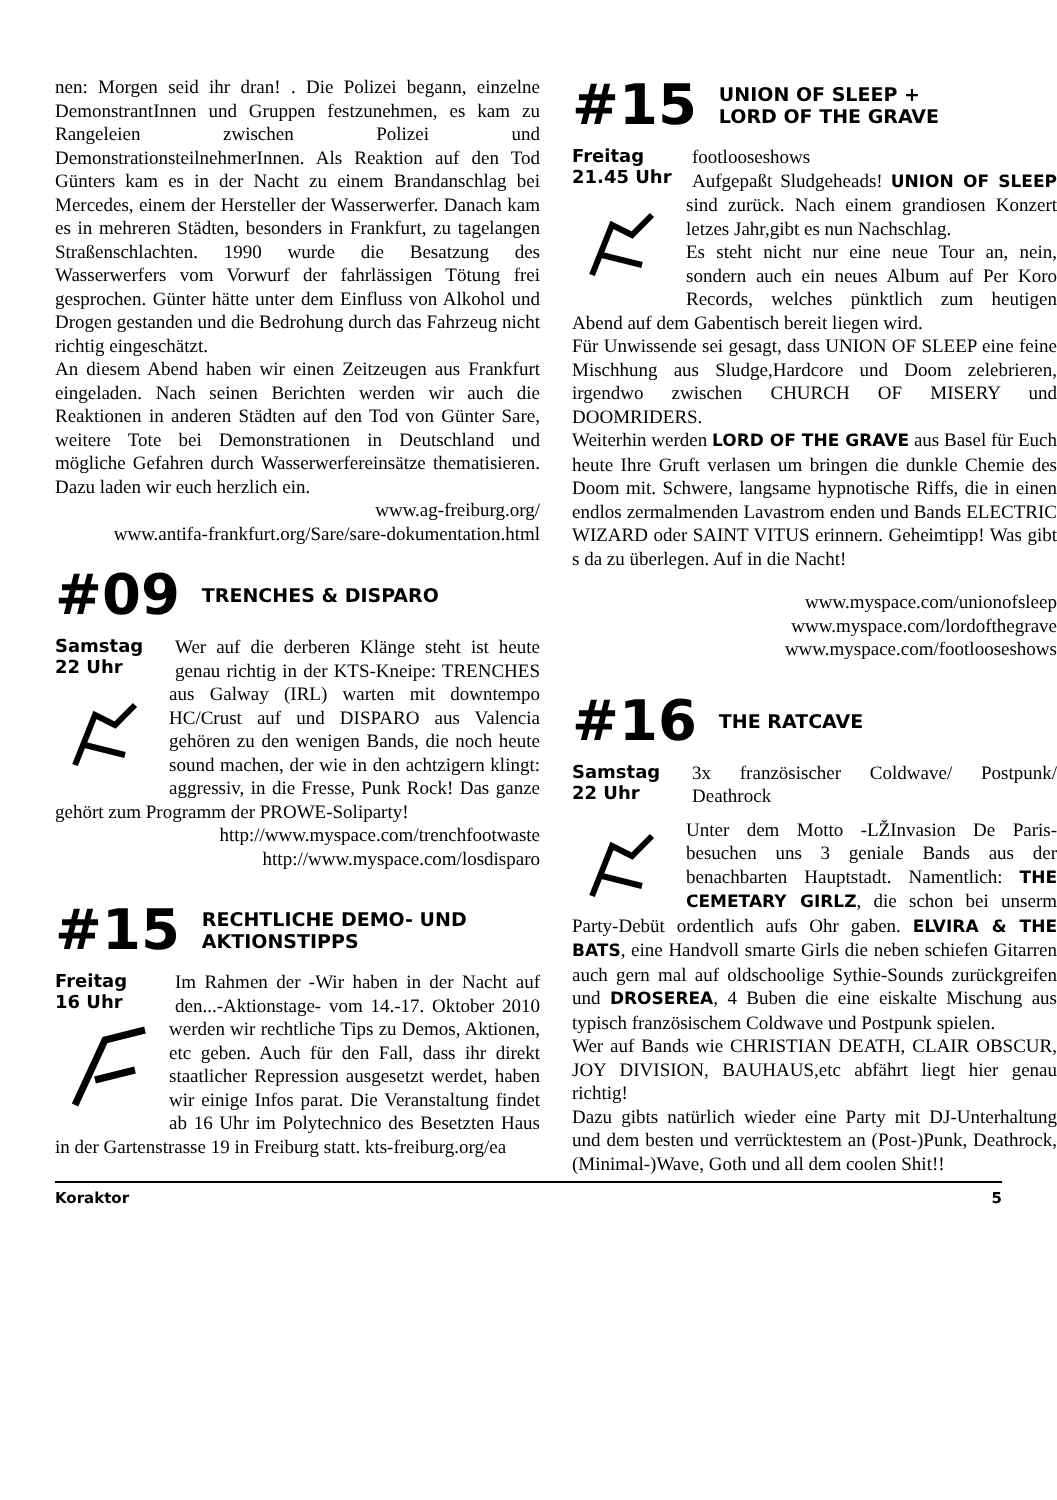nen: Morgen seid ihr dran! . Die Polizei begann, einzelne DemonstrantInnen und Gruppen festzunehmen, es kam zu Rangeleien zwischen Polizei und DemonstrationsteilnehmerInnen. Als Reaktion auf den Tod Günters kam es in der Nacht zu einem Brandanschlag bei Mercedes, einem der Hersteller der Wasserwerfer. Danach kam es in mehreren Städten, besonders in Frankfurt, zu tagelangen Straßenschlachten. 1990 wurde die Besatzung des Wasserwerfers vom Vorwurf der fahrlässigen Tötung frei gesprochen. Günter hätte unter dem Einfluss von Alkohol und Drogen gestanden und die Bedrohung durch das Fahrzeug nicht richtig eingeschätzt.
An diesem Abend haben wir einen Zeitzeugen aus Frankfurt eingeladen. Nach seinen Berichten werden wir auch die Reaktionen in anderen Städten auf den Tod von Günter Sare, weitere Tote bei Demonstrationen in Deutschland und mögliche Gefahren durch Wasserwerfereinsätze thematisieren. Dazu laden wir euch herzlich ein.
www.ag-freiburg.org/
www.antifa-frankfurt.org/Sare/sare-dokumentation.html
#09 TRENCHES & DISPARO
Samstag
22 Uhr
Wer auf die derberen Klänge steht ist heute genau richtig in der KTS-Kneipe: TRENCHES aus Galway (IRL) warten mit downtempo HC/Crust auf und DISPARO aus Valencia gehören zu den wenigen Bands, die noch heute sound machen, der wie in den achtzigern klingt: aggressiv, in die Fresse, Punk Rock! Das ganze gehört zum Programm der PROWE-Soliparty!
http://www.myspace.com/trenchfootwaste
http://www.myspace.com/losdisparo
#15 RECHTLICHE DEMO- UND
AKTIONSTIPPS
Freitag
16 Uhr
Im Rahmen der -Wir haben in der Nacht auf den...-Aktionstage- vom 14.-17. Oktober 2010 werden wir rechtliche Tips zu Demos, Aktionen, etc geben. Auch für den Fall, dass ihr direkt staatlicher Repression ausgesetzt werdet, haben wir einige Infos parat. Die Veranstaltung findet ab 16 Uhr im Polytechnico des Besetzten Haus in der Gartenstrasse 19 in Freiburg statt. kts-freiburg.org/ea
#15 UNION OF SLEEP +
LORD OF THE GRAVE
Freitag
21.45 Uhr
footlooseshows
Aufgepaßt Sludgeheads! UNION OF SLEEP sind zurück. Nach einem grandiosen Konzert letzes Jahr,gibt es nun Nachschlag.
Es steht nicht nur eine neue Tour an, nein, sondern auch ein neues Album auf Per Koro Records, welches pünktlich zum heutigen Abend auf dem Gabentisch bereit liegen wird.
Für Unwissende sei gesagt, dass UNION OF SLEEP eine feine Mischhung aus Sludge,Hardcore und Doom zelebrieren, irgendwo zwischen CHURCH OF MISERY und DOOMRIDERS.
Weiterhin werden LORD OF THE GRAVE aus Basel für Euch heute Ihre Gruft verlasen um bringen die dunkle Chemie des Doom mit. Schwere, langsame hypnotische Riffs, die in einen endlos zermalmenden Lavastrom enden und Bands ELECTRIC WIZARD oder SAINT VITUS erinnern. Geheimtipp! Was gibt s da zu überlegen. Auf in die Nacht!
www.myspace.com/unionofsleep
www.myspace.com/lordofthegrave
www.myspace.com/footlooseshows
#16 THE RATCAVE
Samstag
22 Uhr
3x französischer Coldwave/ Postpunk/ Deathrock
Unter dem Motto -LŽInvasion De Paris- besuchen uns 3 geniale Bands aus der benachbarten Hauptstadt. Namentlich: THE CEMETARY GIRLZ, die schon bei unserm Party-Debüt ordentlich aufs Ohr gaben. ELVIRA & THE BATS, eine Handvoll smarte Girls die neben schiefen Gitarren auch gern mal auf oldschoolige Sythie-Sounds zurückgreifen und DROSEREA, 4 Buben die eine eiskalte Mischung aus typisch französischem Coldwave und Postpunk spielen.
Wer auf Bands wie CHRISTIAN DEATH, CLAIR OBSCUR, JOY DIVISION, BAUHAUS,etc abfährt liegt hier genau richtig!
Dazu gibts natürlich wieder eine Party mit DJ-Unterhaltung und dem besten und verrücktestem an (Post-)Punk, Deathrock, (Minimal-)Wave, Goth und all dem coolen Shit!!
Koraktor 5